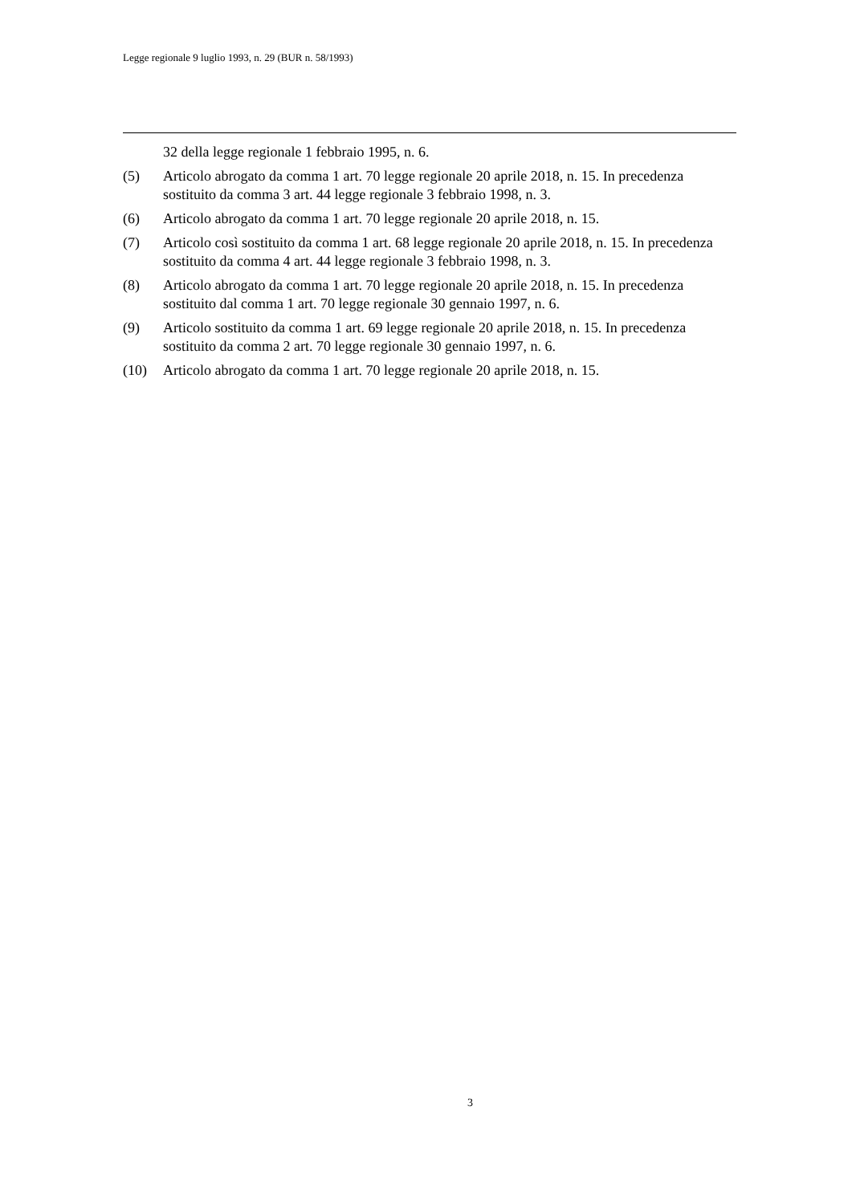Legge regionale 9 luglio 1993, n. 29 (BUR n. 58/1993)
32 della legge regionale 1 febbraio 1995, n. 6.
(5) Articolo abrogato da comma 1 art. 70 legge regionale 20 aprile 2018, n. 15. In precedenza sostituito da comma 3 art. 44 legge regionale 3 febbraio 1998, n. 3.
(6) Articolo abrogato da comma 1 art. 70 legge regionale 20 aprile 2018, n. 15.
(7) Articolo così sostituito da comma 1 art. 68 legge regionale 20 aprile 2018, n. 15. In precedenza sostituito da comma 4 art. 44 legge regionale 3 febbraio 1998, n. 3.
(8) Articolo abrogato da comma 1 art. 70 legge regionale 20 aprile 2018, n. 15. In precedenza sostituito dal comma 1 art. 70 legge regionale 30 gennaio 1997, n. 6.
(9) Articolo sostituito da comma 1 art. 69 legge regionale 20 aprile 2018, n. 15. In precedenza sostituito da comma 2 art. 70 legge regionale 30 gennaio 1997, n. 6.
(10) Articolo abrogato da comma 1 art. 70 legge regionale 20 aprile 2018, n. 15.
3